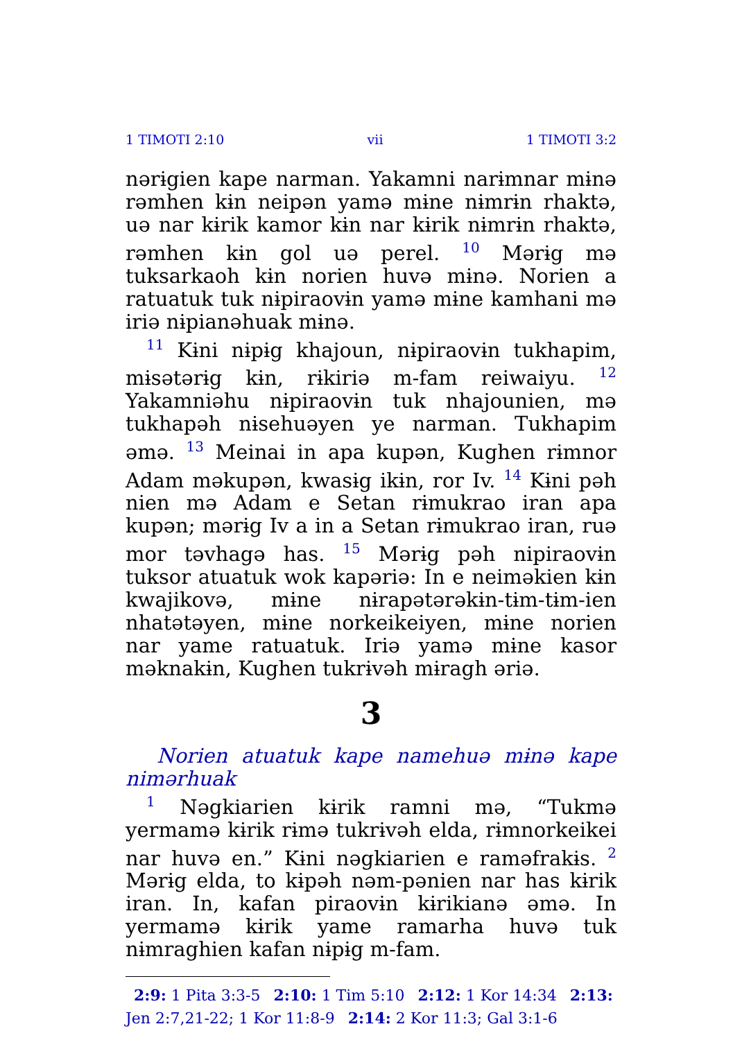1 TIMOTI 2:10 vii 1 TIMOTI 3:2
nərɨgien kape narman. Yakamni narɨmnar mɨnə rəmhen kɨn neipən yamə mɨne nɨmrɨn rhaktə, uə nar kɨrik kamor kɨn nar kɨrik nɨmrɨn rhaktə, rəmhen kɨn gol uə perel. <sup>10</sup> Mərɨg mə tuksarkaoh kɨn norien huvə mɨnə. Norien a ratuatuk tuk nɨpiraovɨn yamə mɨne kamhani mə iriə nɨpianəhuak mɨnə.
<sup>11</sup> Kɨni nɨpɨg khajoun, nɨpiraovɨn tukhapim, mɨsətərɨg kɨn, rɨkiriə m-fam reiwaiyu. <sup>12</sup> Yakamniəhu nɨpiraovɨn tuk nhajounien, mə tukhapəh nɨsehuəyen ye narman. Tukhapim əmə. <sup>13</sup> Meinai in apa kupən, Kughen rɨmnor Adam məkupən, kwasɨg ikɨn, ror Iv. <sup>14</sup> Kɨni pəh nien mə Adam e Setan rɨmukrao iran apa kupən; mərɨg Iv a in a Setan rɨmukrao iran, ruə mor təvhagə has. <sup>15</sup> Mərɨg pəh nipiraovɨn tuksor atuatuk wok kapəriə: In e neiməkien kɨn kwajikovə, mɨne nɨrapətərəkɨn-tɨm-tɨm-ien nhatətəyen, mɨne norkeikeiyen, mɨne norien nar yame ratuatuk. Iriə yamə mɨne kasor məknakɨn, Kughen tukrɨvəh mɨragh əriə.
3
Norien atuatuk kape namehuə mɨnə kape nimərhuak
<sup>1</sup> Nəgkiarien kɨrik ramni mə, “Tukmə yermamə kɨrik rɨmə tukrɨvəh elda, rɨmnorkeikei nar huvə en.” Kɨni nəgkiarien e raməfrakɨs. <sup>2</sup> Mərɨg elda, to kɨpəh nəm-pənien nar has kɨrik iran. In, kafan piraovɨn kɨrikianə əmə. In yermamə kɨrik yame ramarha huvə tuk nɨmraghien kafan nɨpɨg m-fam.
2:9: 1 Pita 3:3-5 2:10: 1 Tim 5:10 2:12: 1 Kor 14:34 2:13: Jen 2:7,21-22; 1 Kor 11:8-9 2:14: 2 Kor 11:3; Gal 3:1-6